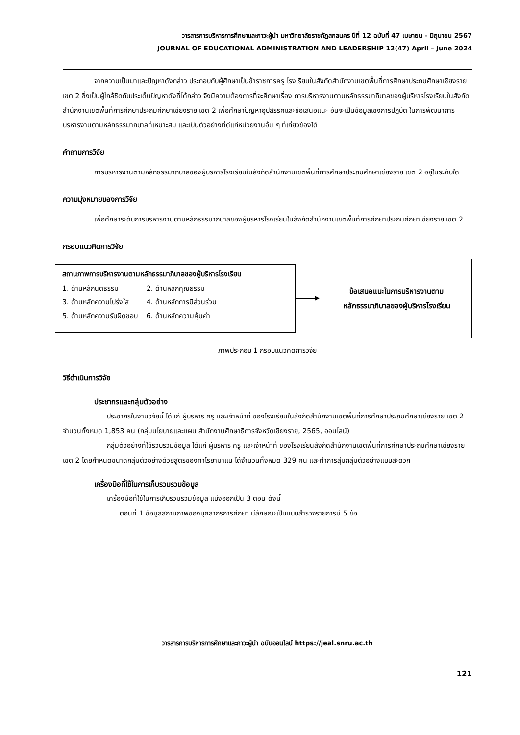วารสารการบริหารการศึกษาและภาวะผู้นำ มหาวิทยาลัยราชภัฏสกลนคร ปีที่ 12 ฉบับที่ 47 เมษายน – มิถุนายน 2567
JOURNAL OF EDUCATIONAL ADMINISTRATION AND LEADERSHIP 12(47) April – June 2024
จากความเป็นมาและปัญหาดังกล่าว ประกอบกับผู้ศึกษาเป็นข้าราชการครู โรงเรียนในสังกัดสำนักงานเขตพื้นที่การศึกษาประถมศึกษาเชียงราย เขต 2 ซึ่งเป็นผู้ใกล้ชิดกับประเด็นปัญหาดังที่ได้กล่าว จึงมีความต้องการที่จะศึกษาเรื่อง การบริหารงานตามหลักธรรมาภิบาลของผู้บริหารโรงเรียนในสังกัดสำนักงานเขตพื้นที่การศึกษาประถมศึกษาเชียงราย เขต 2 เพื่อศึกษาปัญหาอุปสรรคและข้อเสนอแนะ อันจะเป็นข้อมูลเชิงการปฏิบัติ ในการพัฒนาการบริหารงานตามหลักธรรมาภิบาลที่เหมาะสม และเป็นตัวอย่างที่ดีแก่หน่วยงานอื่น ๆ ที่เกี่ยวข้องได้
คำถามการวิจัย
การบริหารงานตามหลักธรรมาภิบาลของผู้บริหารโรงเรียนในสังกัดสำนักงานเขตพื้นที่การศึกษาประถมศึกษาเชียงราย เขต 2 อยู่ในระดับใด
ความมุ่งหมายของการวิจัย
เพื่อศึกษาระดับการบริหารงานตามหลักธรรมาภิบาลของผู้บริหารโรงเรียนในสังกัดสำนักงานเขตพื้นที่การศึกษาประถมศึกษาเชียงราย เขต 2
กรอบแนวคิดการวิจัย
สถานภาพการบริหารงานตามหลักธรรมาภิบาลของผู้บริหารโรงเรียน
| 1. ด้านหลักนิติธรรม | 2. ด้านหลักคุณธรรม |
| 3. ด้านหลักความโปร่งใส | 4. ด้านหลักการมีส่วนร่วม |
| 5. ด้านหลักความรับผิดชอบ | 6. ด้านหลักความคุ้มค่า |
ข้อเสนอแนะในการบริหารงานตาม
หลักธรรมาภิบาลของผู้บริหารโรงเรียน
ภาพประกอบ 1 กรอบแนวคิดการวิจัย
วิธีดำเนินการวิจัย
ประชากรและกลุ่มตัวอย่าง
ประชากรในงานวิจัยนี้ ได้แก่ ผู้บริหาร ครู และเจ้าหน้าที่ ของโรงเรียนในสังกัดสำนักงานเขตพื้นที่การศึกษาประถมศึกษาเชียงราย เขต 2 จำนวนทั้งหมด 1,853 คน (กลุ่มนโยบายและแผน สำนักงานศึกษาธิการจังหวัดเชียงราย, 2565, ออนไลน์)
กลุ่มตัวอย่างที่ใช้รวบรวมข้อมูล ได้แก่ ผู้บริหาร ครู และเจ้าหน้าที่ ของโรงเรียนสังกัดสำนักงานเขตพื้นที่การศึกษาประถมศึกษาเชียงราย เขต 2 โดยกำหนดขนาดกลุ่มตัวอย่างด้วยสูตรของทาโรยามาแน ได้จำนวนทั้งหมด 329 คน และทำการสุ่มกลุ่มตัวอย่างแบบสะดวก
เครื่องมือที่ใช้ในการเก็บรวมรวมข้อมูล
เครื่องมือที่ใช้ในการเก็บรวมรวมข้อมูล แบ่งออกเป็น 3 ตอน ดังนี้
ตอนที่ 1 ข้อมูลสถานภาพของบุคลากรการศึกษา มีลักษณะเป็นแบบสำรวจรายการมี 5 ข้อ
วารสารการบริหารการศึกษาและภาวะผู้นำ ฉบับออนไลน์ https://jeal.snru.ac.th
121